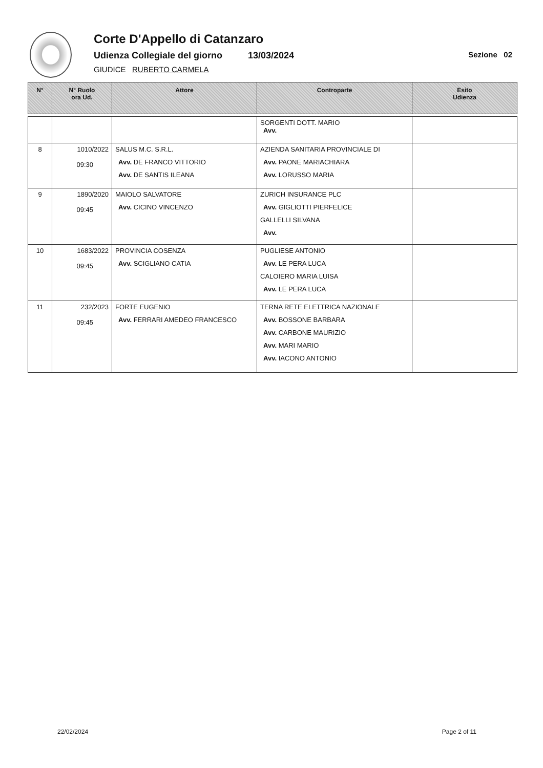Corte D'Appello di Catanzaro
Udienza Collegiale del giorno 13/03/2024 Sezione 02
GIUDICE RUBERTO CARMELA
| N° | N° Ruolo ora Ud. | Attore | Controparte | Esito Udienza |
| --- | --- | --- | --- | --- |
| | | | SORGENTI DOTT. MARIO Avv. | |
| 8 | 1010/2022 09:30 | SALUS M.C. S.R.L. Avv. DE FRANCO VITTORIO Avv. DE SANTIS ILEANA | AZIENDA SANITARIA PROVINCIALE DI Avv. PAONE MARIACHIARA Avv. LORUSSO MARIA | |
| 9 | 1890/2020 09:45 | MAIOLO SALVATORE Avv. CICINO VINCENZO | ZURICH INSURANCE PLC Avv. GIGLIOTTI PIERFELICE GALLELLI SILVANA Avv. | |
| 10 | 1683/2022 09:45 | PROVINCIA COSENZA Avv. SCIGLIANO CATIA | PUGLIESE ANTONIO Avv. LE PERA LUCA CALOIERO MARIA LUISA Avv. LE PERA LUCA | |
| 11 | 232/2023 09:45 | FORTE EUGENIO Avv. FERRARI AMEDEO FRANCESCO | TERNA RETE ELETTRICA NAZIONALE Avv. BOSSONE BARBARA Avv. CARBONE MAURIZIO Avv. MARI MARIO Avv. IACONO ANTONIO | |
22/02/2024 Page 2 of 11